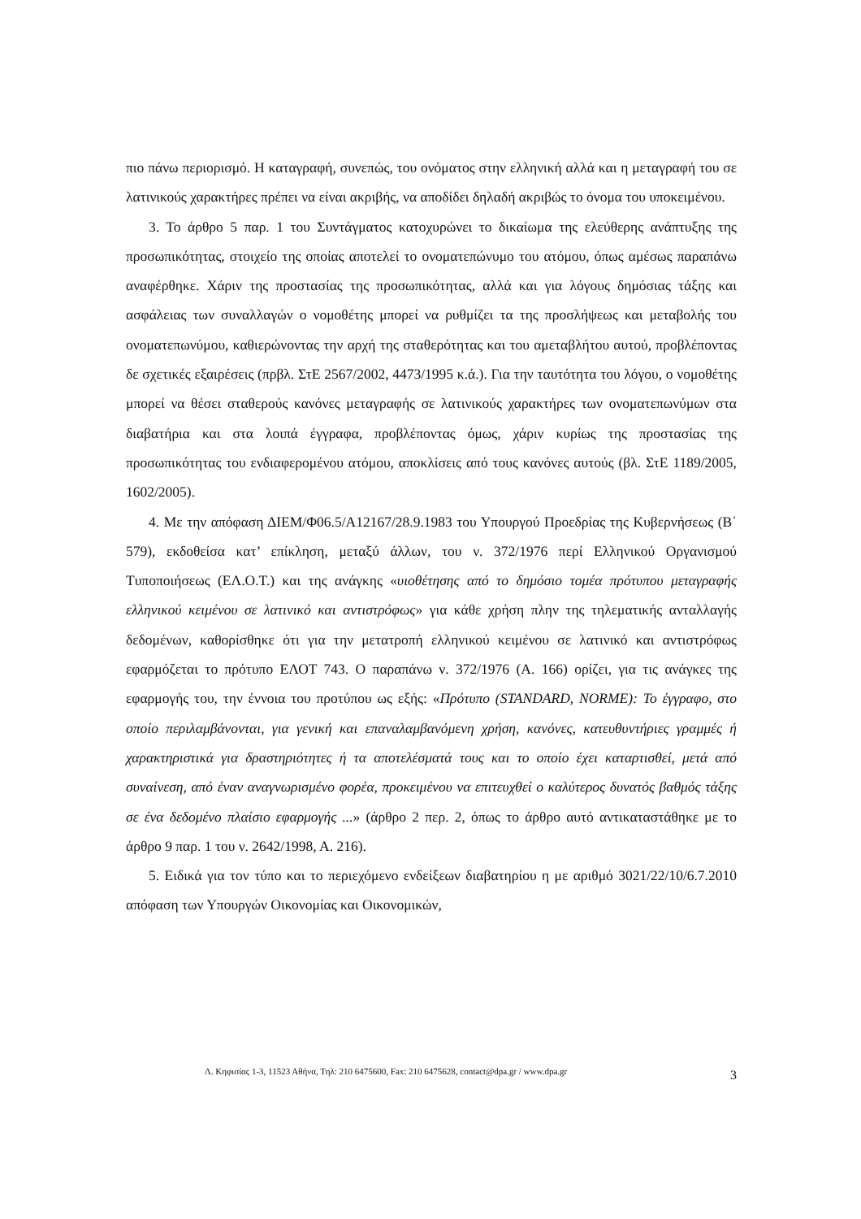πιο πάνω περιορισμό. Η καταγραφή, συνεπώς, του ονόματος στην ελληνική αλλά και η μεταγραφή του σε λατινικούς χαρακτήρες πρέπει να είναι ακριβής, να αποδίδει δηλαδή ακριβώς το όνομα του υποκειμένου.
3. Το άρθρο 5 παρ. 1 του Συντάγματος κατοχυρώνει το δικαίωμα της ελεύθερης ανάπτυξης της προσωπικότητας, στοιχείο της οποίας αποτελεί το ονοματεπώνυμο του ατόμου, όπως αμέσως παραπάνω αναφέρθηκε. Χάριν της προστασίας της προσωπικότητας, αλλά και για λόγους δημόσιας τάξης και ασφάλειας των συναλλαγών ο νομοθέτης μπορεί να ρυθμίζει τα της προσλήψεως και μεταβολής του ονοματεπωνύμου, καθιερώνοντας την αρχή της σταθερότητας και του αμεταβλήτου αυτού, προβλέποντας δε σχετικές εξαιρέσεις (πρβλ. ΣτΕ 2567/2002, 4473/1995 κ.ά.). Για την ταυτότητα του λόγου, ο νομοθέτης μπορεί να θέσει σταθερούς κανόνες μεταγραφής σε λατινικούς χαρακτήρες των ονοματεπωνύμων στα διαβατήρια και στα λοιπά έγγραφα, προβλέποντας όμως, χάριν κυρίως της προστασίας της προσωπικότητας του ενδιαφερομένου ατόμου, αποκλίσεις από τους κανόνες αυτούς (βλ. ΣτΕ 1189/2005, 1602/2005).
4. Με την απόφαση ΔΙΕΜ/Φ06.5/Α12167/28.9.1983 του Υπουργού Προεδρίας της Κυβερνήσεως (Β΄ 579), εκδοθείσα κατ’ επίκληση, μεταξύ άλλων, του ν. 372/1976 περί Ελληνικού Οργανισμού Τυποποιήσεως (ΕΛ.Ο.Τ.) και της ανάγκης «υιοθέτησης από το δημόσιο τομέα πρότυπου μεταγραφής ελληνικού κειμένου σε λατινικό και αντιστρόφως» για κάθε χρήση πλην της τηλεματικής ανταλλαγής δεδομένων, καθορίσθηκε ότι για την μετατροπή ελληνικού κειμένου σε λατινικό και αντιστρόφως εφαρμόζεται το πρότυπο ΕΛΟΤ 743. Ο παραπάνω ν. 372/1976 (Α. 166) ορίζει, για τις ανάγκες της εφαρμογής του, την έννοια του προτύπου ως εξής: «Πρότυπο (STANDARD, NORME): Το έγγραφο, στο οποίο περιλαμβάνονται, για γενική και επαναλαμβανόμενη χρήση, κανόνες, κατευθυντήριες γραμμές ή χαρακτηριστικά για δραστηριότητες ή τα αποτελέσματά τους και το οποίο έχει καταρτισθεί, μετά από συναίνεση, από έναν αναγνωρισμένο φορέα, προκειμένου να επιτευχθεί ο καλύτερος δυνατός βαθμός τάξης σε ένα δεδομένο πλαίσιο εφαρμογής ...» (άρθρο 2 περ. 2, όπως το άρθρο αυτό αντικαταστάθηκε με το άρθρο 9 παρ. 1 του ν. 2642/1998, Α. 216).
5. Ειδικά για τον τύπο και το περιεχόμενο ενδείξεων διαβατηρίου η με αριθμό 3021/22/10/6.7.2010 απόφαση των Υπουργών Οικονομίας και Οικονομικών,
Λ. Κηφισίας 1-3, 11523 Αθήνα, Τηλ: 210 6475600, Fax: 210 6475628, contact@dpa.gr / www.dpa.gr 3